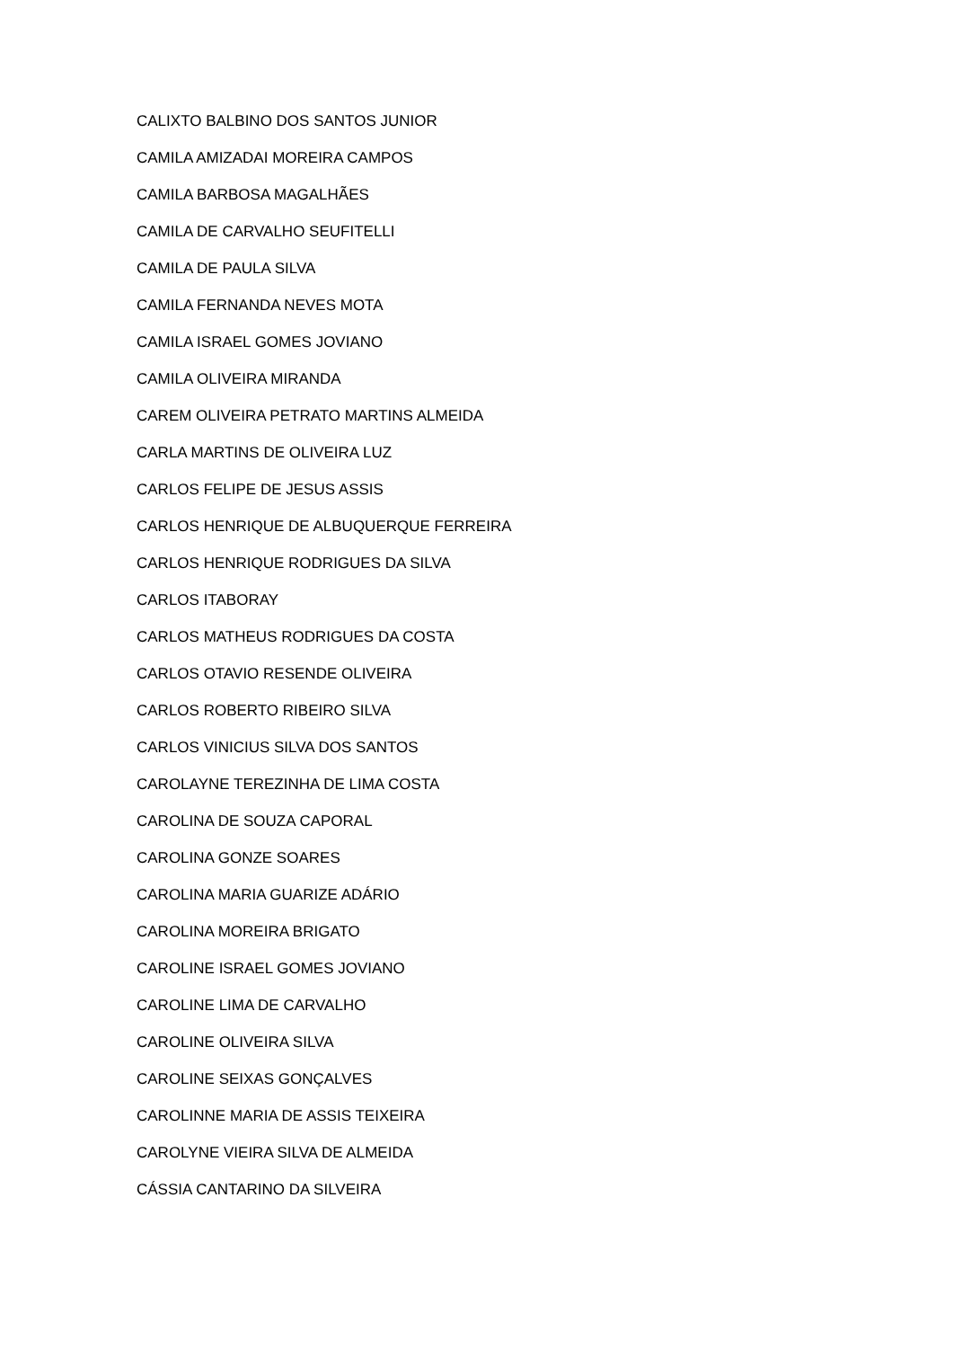CALIXTO BALBINO DOS SANTOS JUNIOR
CAMILA AMIZADAI MOREIRA CAMPOS
CAMILA BARBOSA MAGALHÃES
CAMILA DE CARVALHO SEUFITELLI
CAMILA DE PAULA SILVA
CAMILA FERNANDA NEVES MOTA
CAMILA ISRAEL GOMES JOVIANO
CAMILA OLIVEIRA MIRANDA
CAREM OLIVEIRA PETRATO MARTINS ALMEIDA
CARLA MARTINS DE OLIVEIRA LUZ
CARLOS FELIPE DE JESUS ASSIS
CARLOS HENRIQUE DE ALBUQUERQUE FERREIRA
CARLOS HENRIQUE RODRIGUES DA SILVA
CARLOS ITABORAY
CARLOS MATHEUS RODRIGUES DA COSTA
CARLOS OTAVIO RESENDE OLIVEIRA
CARLOS ROBERTO RIBEIRO SILVA
CARLOS VINICIUS SILVA DOS SANTOS
CAROLAYNE TEREZINHA DE LIMA COSTA
CAROLINA DE SOUZA CAPORAL
CAROLINA GONZE SOARES
CAROLINA MARIA GUARIZE ADÁRIO
CAROLINA MOREIRA BRIGATO
CAROLINE ISRAEL GOMES JOVIANO
CAROLINE LIMA DE CARVALHO
CAROLINE OLIVEIRA SILVA
CAROLINE SEIXAS GONÇALVES
CAROLINNE MARIA DE ASSIS TEIXEIRA
CAROLYNE VIEIRA SILVA DE ALMEIDA
CÁSSIA CANTARINO DA SILVEIRA